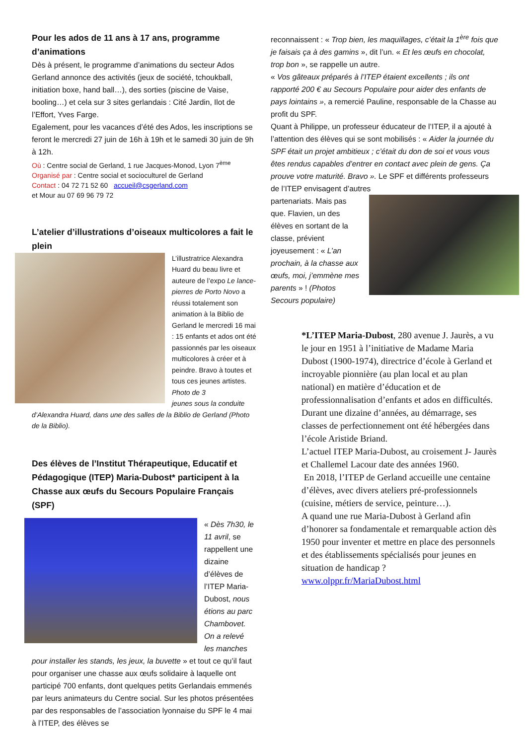Pour les ados de 11 ans à 17 ans, programme d’animations
Dès à présent, le programme d’animations du secteur Ados Gerland annonce des activités (jeux de société, tchoukball, initiation boxe, hand ball…), des sorties (piscine de Vaise, booling…) et cela sur 3 sites gerlandais : Cité Jardin, Ilot de l’Effort, Yves Farge.
Egalement, pour les vacances d’été des Ados, les inscriptions se feront le mercredi 27 juin de 16h à 19h et le samedi 30 juin de 9h à 12h.
Où : Centre social de Gerland, 1 rue Jacques-Monod, Lyon 7<sup>ème</sup>
Organisé par : Centre social et socioculturel de Gerland
Contact : 04 72 71 52 60 accueil@csgerland.com
et Mour au 07 69 96 79 72
L’atelier d’illustrations d’oiseaux multicolores a fait le plein
L’illustratrice Alexandra Huard du beau livre et auteure de l’expo Le lance-pierres de Porto Novo a réussi totalement son animation à la Biblio de Gerland le mercredi 16 mai : 15 enfants et ados ont été passionnés par les oiseaux multicolores à créer et à peindre. Bravo à toutes et tous ces jeunes artistes. Photo de 3
jeunes sous la conduite d’Alexandra Huard, dans une des salles de la Biblio de Gerland (Photo de la Biblio).
Des élèves de l’Institut Thérapeutique, Educatif et Pédagogique (ITEP) Maria-Dubost* participent à la Chasse aux œufs du Secours Populaire Français (SPF)
« Dès 7h30, le 11 avril, se rappellent une dizaine d’élèves de l’ITEP Maria-Dubost, nous étions au parc Chambovet. On a relevé
les manches pour installer les stands, les jeux, la buvette » et tout ce qu’il faut pour organiser une chasse aux œufs solidaire à laquelle ont participé 700 enfants, dont quelques petits Gerlandais emmenés par leurs animateurs du Centre social. Sur les photos présentées par des responsables de l’association lyonnaise du SPF le 4 mai à l’ITEP, des élèves se
reconnaissent : « Trop bien, les maquillages, c’était la 1<sup>ère</sup> fois que je faisais ça à des gamins », dit l’un. « Et les œufs en chocolat, trop bon », se rappelle un autre.
« Vos gâteaux préparés à l’ITEP étaient excellents ; ils ont rapporté 200 € au Secours Populaire pour aider des enfants de pays lointains », a remercié Pauline, responsable de la Chasse au profit du SPF.
Quant à Philippe, un professeur éducateur de l’ITEP, il a ajouté à l’attention des élèves qui se sont mobilisés : « Aider la journée du SPF était un projet ambitieux ; c’était du don de soi et vous vous êtes rendus capables d’entrer en contact avec plein de gens. Ça prouve votre maturité. Bravo ». Le SPF et différents professeurs de l’ITEP envisagent d’autres
partenariats. Mais pas que. Flavien, un des élèves en sortant de la classe, prévient joyeusement : « L’an prochain, à la chasse aux œufs, moi, j’emmène mes parents » ! (Photos Secours populaire)
*L’ITEP Maria-Dubost, 280 avenue J. Jaurès, a vu le jour en 1951 à l’initiative de Madame Maria Dubost (1900-1974), directrice d’école à Gerland et incroyable pionnière (au plan local et au plan national) en matière d’éducation et de professionnalisation d’enfants et ados en difficultés.
Durant une dizaine d’années, au démarrage, ses classes de perfectionnement ont été hébergées dans l’école Aristide Briand.
L’actuel ITEP Maria-Dubost, au croisement J- Jaurès et Challemel Lacour date des années 1960.
En 2018, l’ITEP de Gerland accueille une centaine d’élèves, avec divers ateliers pré-professionnels (cuisine, métiers de service, peinture…).
A quand une rue Maria-Dubost à Gerland afin d’honorer sa fondamentale et remarquable action dès 1950 pour inventer et mettre en place des personnels et des établissements spécialisés pour jeunes en situation de handicap ?
www.olppr.fr/MariaDubost.html